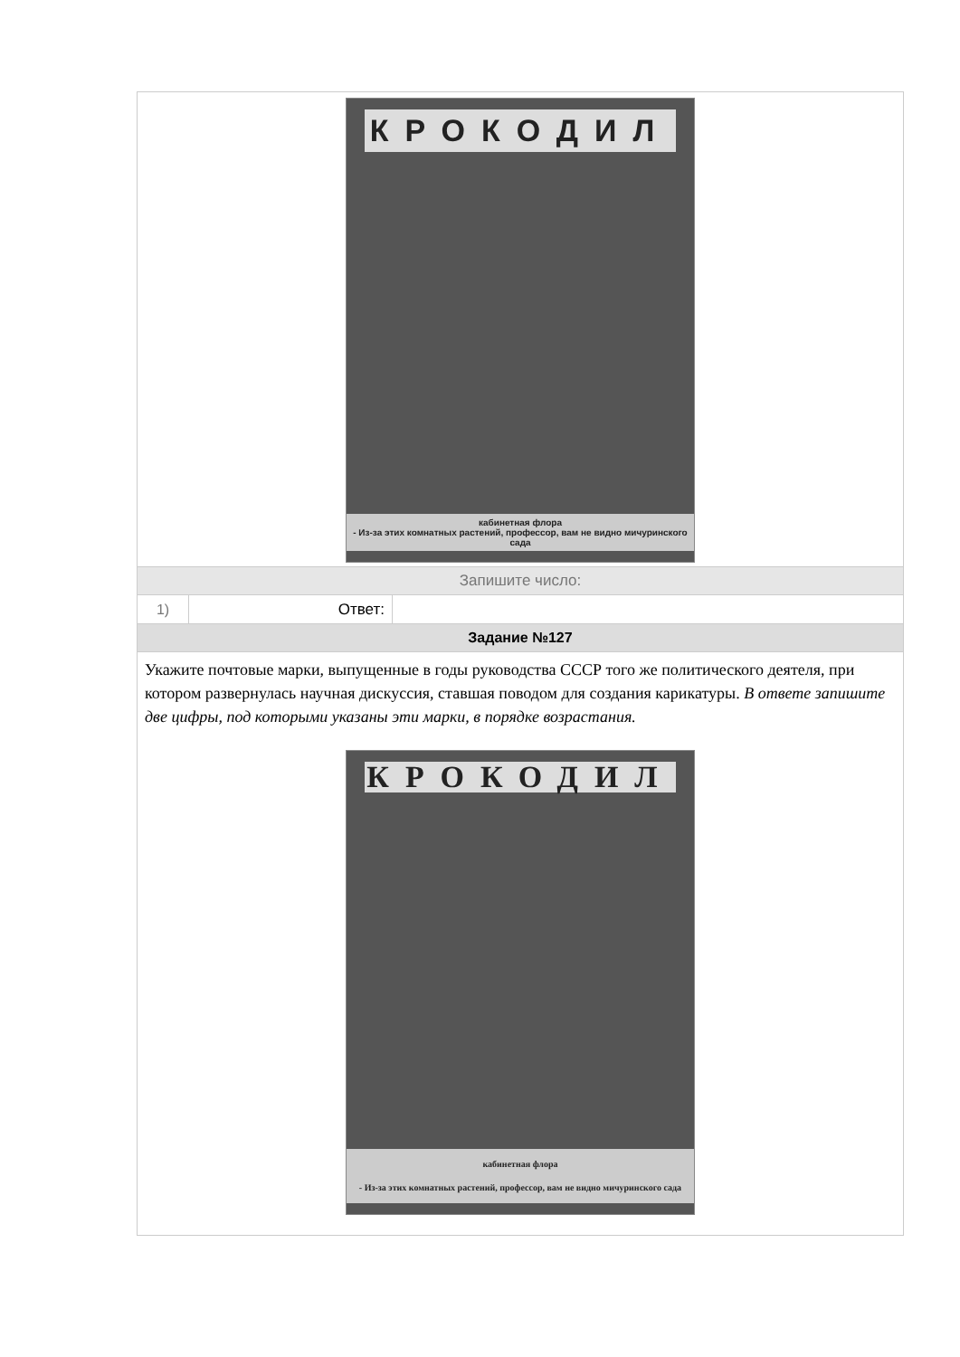| КРОКОДИЛ кабинетная флора - Из-за этих комнатных растений, профессор, вам не видно мичуринского сада | | |
| Запишите число: | | |
| 1) | Ответ: | |
| Задание №127 | | |
| Укажите почтовые марки, выпущенные в годы руководства СССР того же политического деятеля, при котором развернулась научная дискуссия, ставшая поводом для создания карикатуры. В ответе запишите две цифры, под которыми указаны эти марки, в порядке возрастания. КРОКОДИЛ кабинетная флора - Из-за этих комнатных растений, профессор, вам не видно мичуринского сада | | |